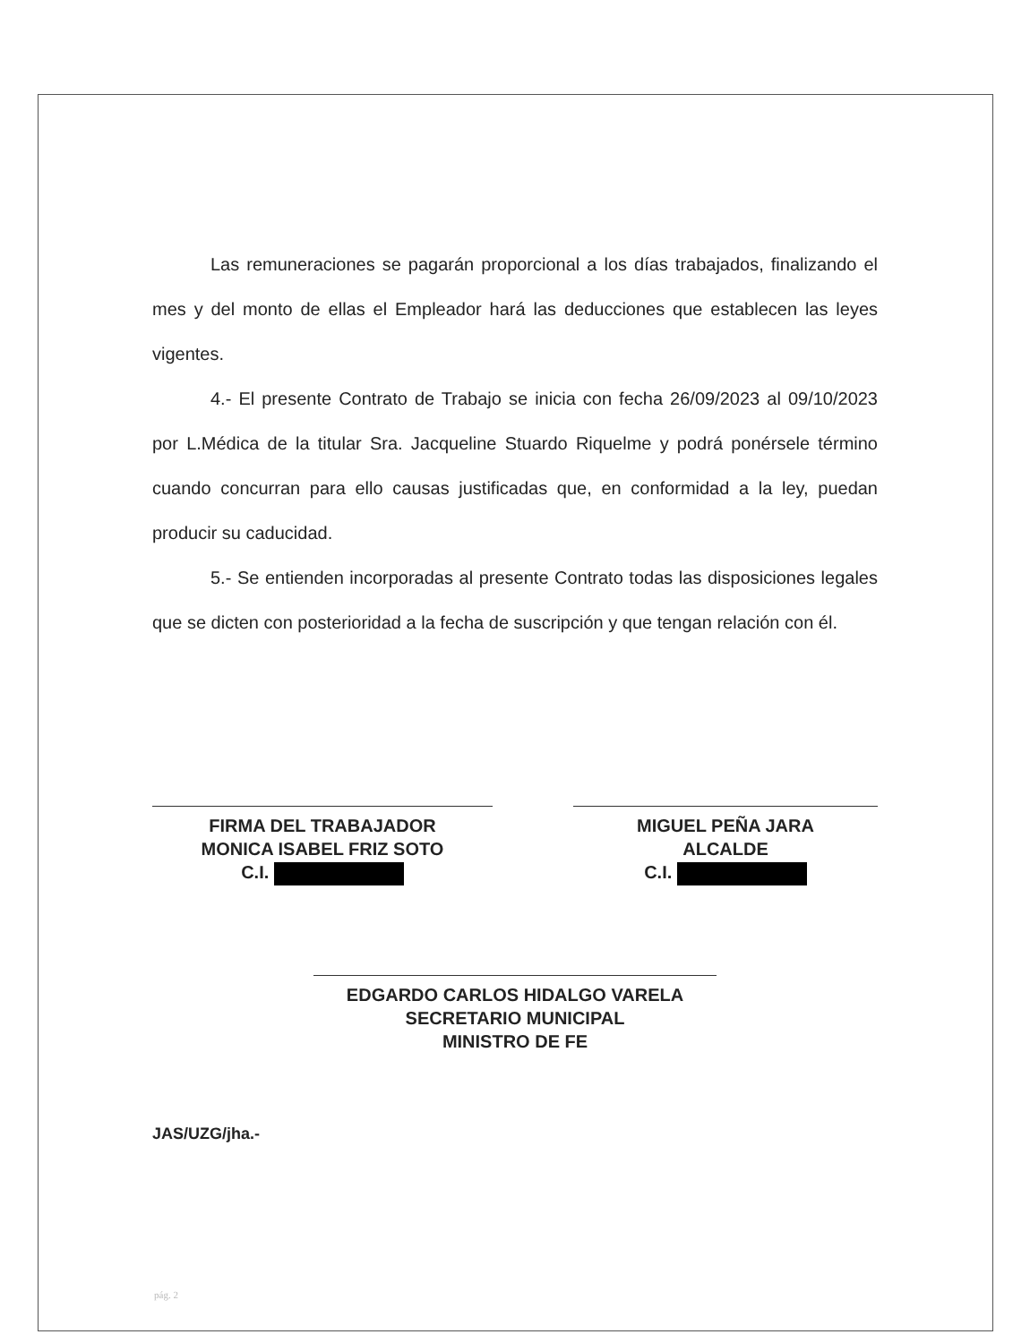Las remuneraciones se pagarán proporcional a los días trabajados, finalizando el mes y del monto de ellas el Empleador hará las deducciones que establecen las leyes vigentes.
4.- El presente Contrato de Trabajo se inicia con fecha 26/09/2023 al 09/10/2023 por L.Médica de la titular Sra. Jacqueline Stuardo Riquelme y podrá ponérsele término cuando concurran para ello causas justificadas que, en conformidad a la ley, puedan producir su caducidad.
5.- Se entienden incorporadas al presente Contrato todas las disposiciones legales que se dicten con posterioridad a la fecha de suscripción y que tengan relación con él.
FIRMA DEL TRABAJADOR
MONICA ISABEL FRIZ SOTO
C.I.
MIGUEL PEÑA JARA
ALCALDE
C.I.
EDGARDO CARLOS HIDALGO VARELA
SECRETARIO MUNICIPAL
MINISTRO DE FE
JAS/UZG/jha.-
pág. 2